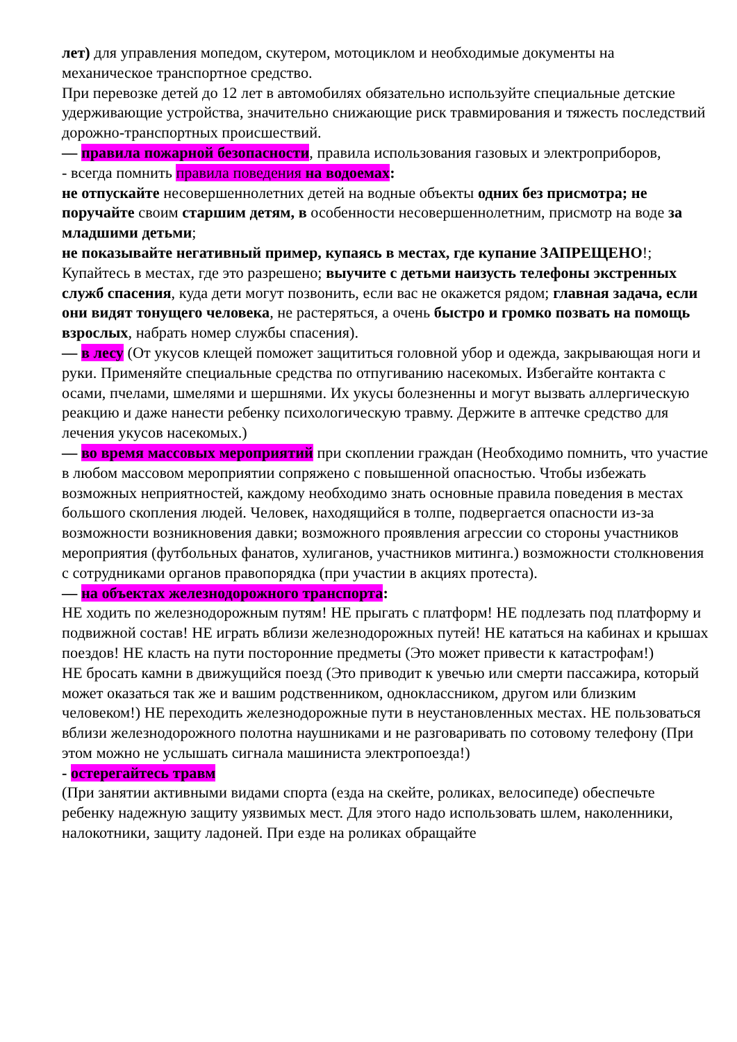лет) для управления мопедом, скутером, мотоциклом и необходимые документы на механическое транспортное средство.
При перевозке детей до 12 лет в автомобилях обязательно используйте специальные детские удерживающие устройства, значительно снижающие риск травмирования и тяжесть последствий дорожно-транспортных происшествий.
— правила пожарной безопасности, правила использования газовых и электроприборов,
- всегда помнить правила поведения на водоемах:
не отпускайте несовершеннолетних детей на водные объекты одних без присмотра; не поручайте своим старшим детям, в особенности несовершеннолетним, присмотр на воде за младшими детьми;
не показывайте негативный пример, купаясь в местах, где купание ЗАПРЕЩЕНО!; Купайтесь в местах, где это разрешено; выучите с детьми наизусть телефоны экстренных служб спасения, куда дети могут позвонить, если вас не окажется рядом; главная задача, если они видят тонущего человека, не растеряться, а очень быстро и громко позвать на помощь взрослых, набрать номер службы спасения).
— в лесу (От укусов клещей поможет защититься головной убор и одежда, закрывающая ноги и руки. Применяйте специальные средства по отпугиванию насекомых. Избегайте контакта с осами, пчелами, шмелями и шершнями. Их укусы болезненны и могут вызвать аллергическую реакцию и даже нанести ребенку психологическую травму. Держите в аптечке средство для лечения укусов насекомых.)
— во время массовых мероприятий при скоплении граждан (Необходимо помнить, что участие в любом массовом мероприятии сопряжено с повышенной опасностью. Чтобы избежать возможных неприятностей, каждому необходимо знать основные правила поведения в местах большого скопления людей. Человек, находящийся в толпе, подвергается опасности из-за возможности возникновения давки; возможного проявления агрессии со стороны участников мероприятия (футбольных фанатов, хулиганов, участников митинга.) возможности столкновения с сотрудниками органов правопорядка (при участии в акциях протеста).
— на объектах железнодорожного транспорта:
НЕ ходить по железнодорожным путям! НЕ прыгать с платформ! НЕ подлезать под платформу и подвижной состав! НЕ играть вблизи железнодорожных путей! НЕ кататься на кабинах и крышах поездов! НЕ класть на пути посторонние предметы (Это может привести к катастрофам!)
НЕ бросать камни в движущийся поезд (Это приводит к увечью или смерти пассажира, который может оказаться так же и вашим родственником, одноклассником, другом или близким человеком!) НЕ переходить железнодорожные пути в неустановленных местах. НЕ пользоваться вблизи железнодорожного полотна наушниками и не разговаривать по сотовому телефону (При этом можно не услышать сигнала машиниста электропоезда!)
- остерегайтесь травм
(При занятии активными видами спорта (езда на скейте, роликах, велосипеде) обеспечьте ребенку надежную защиту уязвимых мест. Для этого надо использовать шлем, наколенники, налокотники, защиту ладоней. При езде на роликах обращайте